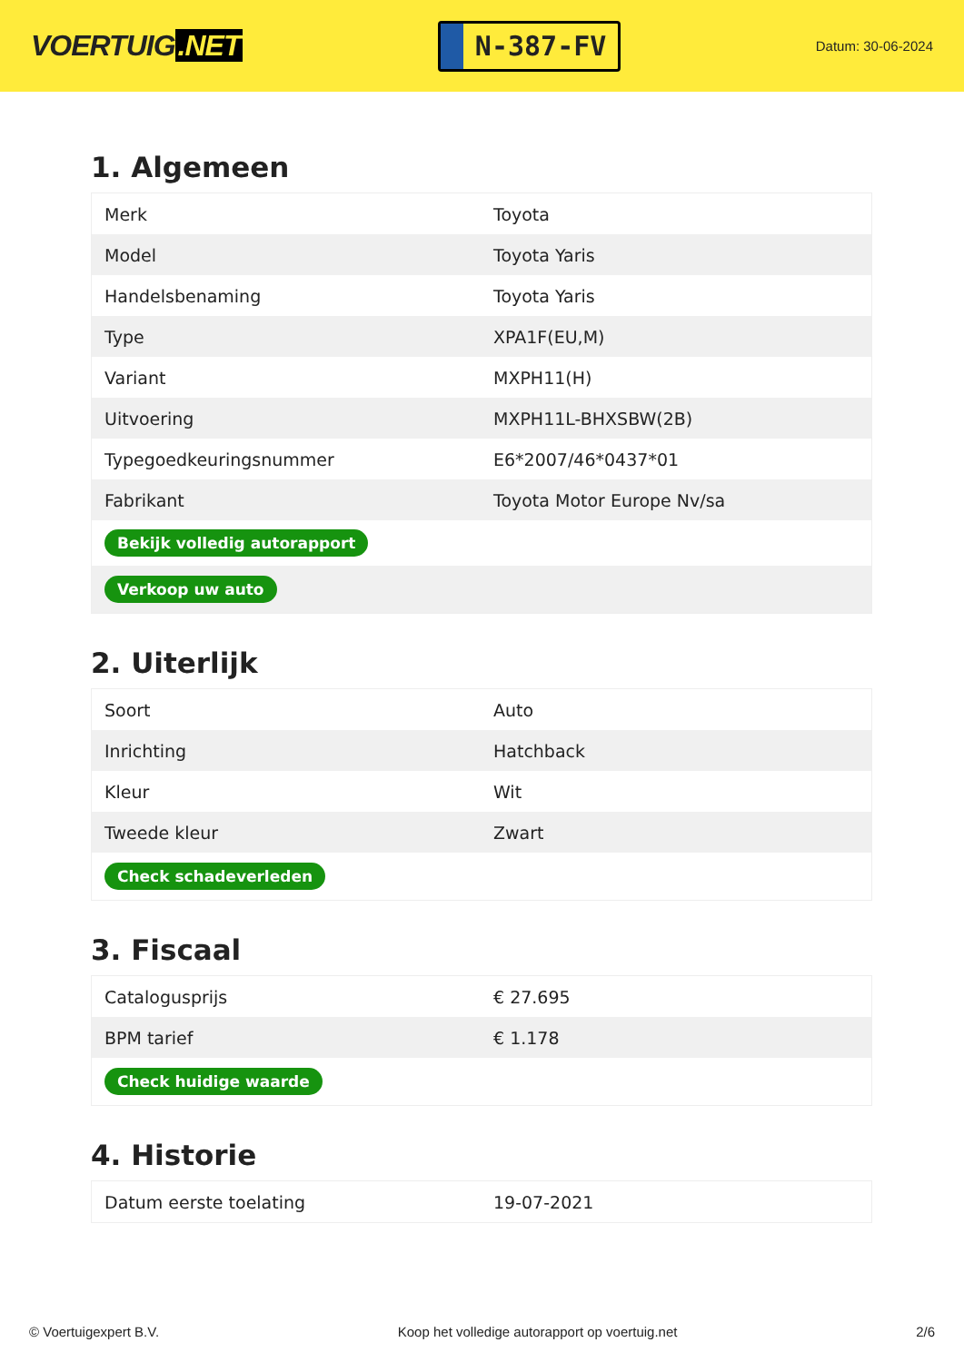VOERTUIG.NET
N-387-FV
Datum: 30-06-2024
1. Algemeen
| Merk | Toyota |
| Model | Toyota Yaris |
| Handelsbenaming | Toyota Yaris |
| Type | XPA1F(EU,M) |
| Variant | MXPH11(H) |
| Uitvoering | MXPH11L-BHXSBW(2B) |
| Typegoedkeuringsnummer | E6*2007/46*0437*01 |
| Fabrikant | Toyota Motor Europe Nv/sa |
| Bekijk volledig autorapport | |
| Verkoop uw auto | |
2. Uiterlijk
| Soort | Auto |
| Inrichting | Hatchback |
| Kleur | Wit |
| Tweede kleur | Zwart |
| Check schadeverleden | |
3. Fiscaal
| Catalogusprijs | € 27.695 |
| BPM tarief | € 1.178 |
| Check huidige waarde | |
4. Historie
| Datum eerste toelating | 19-07-2021 |
© Voertuigexpert B.V. Koop het volledige autorapport op voertuig.net 2/6